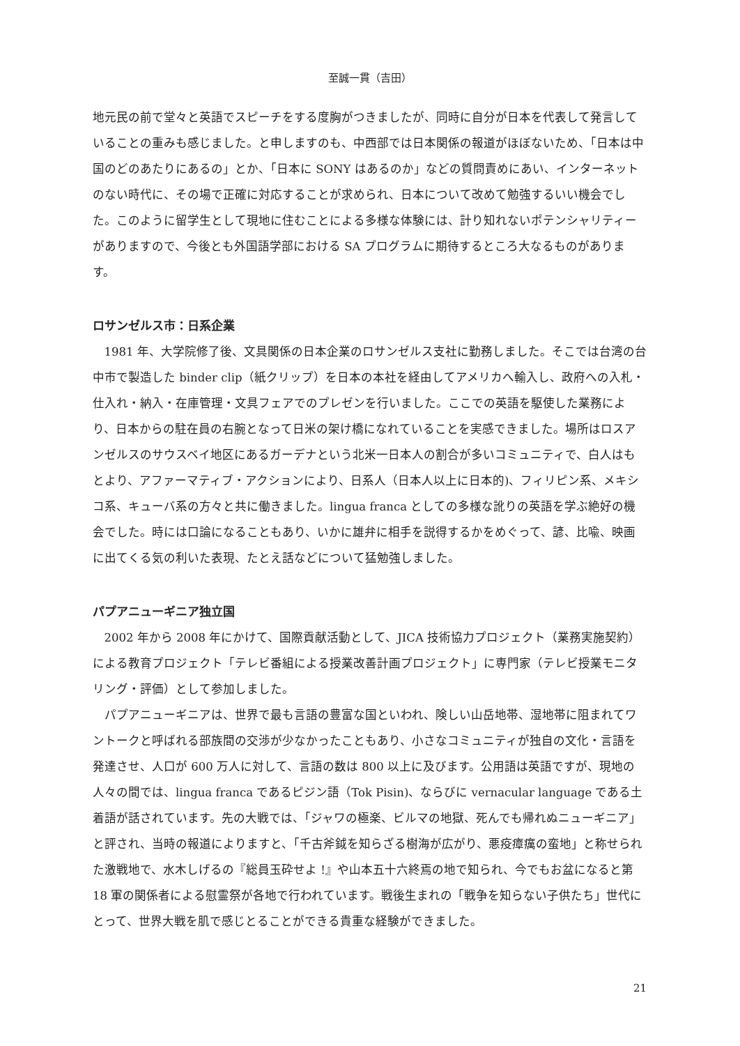至誠一貫（吉田）
地元民の前で堂々と英語でスピーチをする度胸がつきましたが、同時に自分が日本を代表して発言していることの重みも感じました。と申しますのも、中西部では日本関係の報道がほぼないため、「日本は中国のどのあたりにあるの」とか、「日本に SONY はあるのか」などの質問責めにあい、インターネットのない時代に、その場で正確に対応することが求められ、日本について改めて勉強するいい機会でした。このように留学生として現地に住むことによる多様な体験には、計り知れないポテンシャリティーがありますので、今後とも外国語学部における SA プログラムに期待するところ大なるものがあります。
ロサンゼルス市：日系企業
1981 年、大学院修了後、文具関係の日本企業のロサンゼルス支社に勤務しました。そこでは台湾の台中市で製造した binder clip（紙クリップ）を日本の本社を経由してアメリカへ輸入し、政府への入札・仕入れ・納入・在庫管理・文具フェアでのプレゼンを行いました。ここでの英語を駆使した業務により、日本からの駐在員の右腕となって日米の架け橋になれていることを実感できました。場所はロスアンゼルスのサウスベイ地区にあるガーデナという北米一日本人の割合が多いコミュニティで、白人はもとより、アファーマティブ・アクションにより、日系人（日本人以上に日本的)、フィリピン系、メキシコ系、キューバ系の方々と共に働きました。lingua franca としての多様な訛りの英語を学ぶ絶好の機会でした。時には口論になることもあり、いかに雄弁に相手を説得するかをめぐって、諺、比喩、映画に出てくる気の利いた表現、たとえ話などについて猛勉強しました。
パプアニューギニア独立国
2002 年から 2008 年にかけて、国際貢献活動として、JICA 技術協力プロジェクト（業務実施契約）による教育プロジェクト「テレビ番組による授業改善計画プロジェクト」に専門家（テレビ授業モニタリング・評価）として参加しました。
パプアニューギニアは、世界で最も言語の豊富な国といわれ、険しい山岳地帯、湿地帯に阻まれてワントークと呼ばれる部族間の交渉が少なかったこともあり、小さなコミュニティが独自の文化・言語を発達させ、人口が 600 万人に対して、言語の数は 800 以上に及びます。公用語は英語ですが、現地の人々の間では、lingua franca であるピジン語（Tok Pisin)、ならびに vernacular language である土着語が話されています。先の大戦では、「ジャワの極楽、ビルマの地獄、死んでも帰れぬニューギニア」と評され、当時の報道によりますと、「千古斧鉞を知らざる樹海が広がり、悪疫瘴癘の蛮地」と称せられた激戦地で、水木しげるの『総員玉砕せよ !』や山本五十六終焉の地で知られ、今でもお盆になると第 18 軍の関係者による慰霊祭が各地で行われています。戦後生まれの「戦争を知らない子供たち」世代にとって、世界大戦を肌で感じとることができる貴重な経験ができました。
21